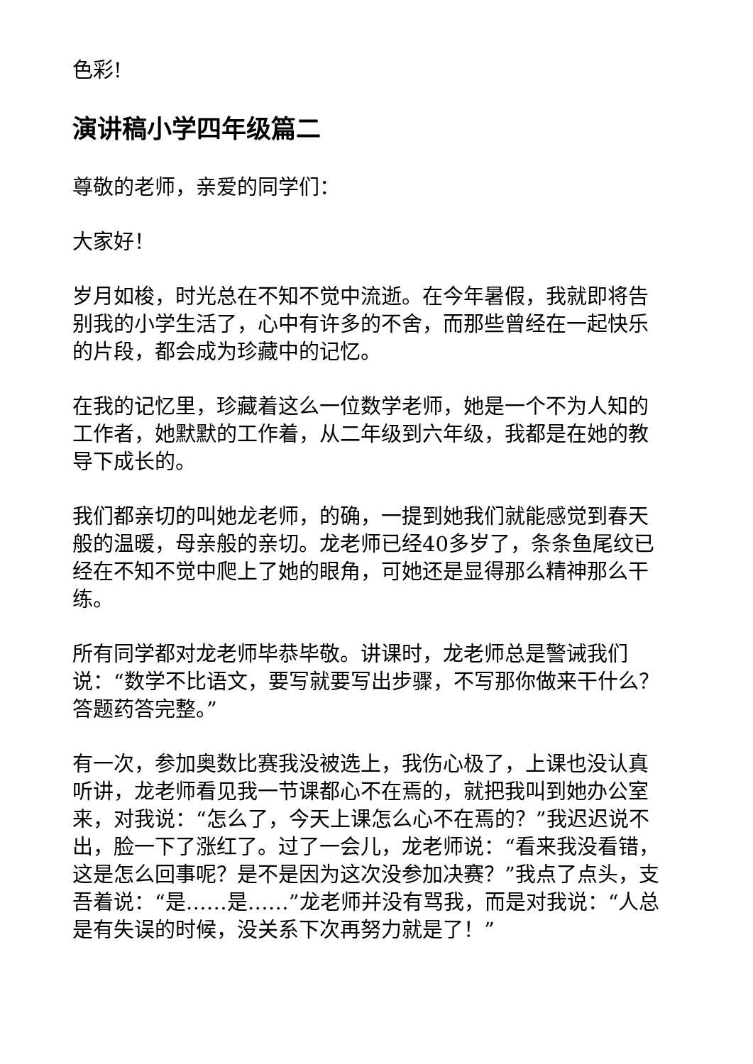色彩!
演讲稿小学四年级篇二
尊敬的老师，亲爱的同学们：
大家好！
岁月如梭，时光总在不知不觉中流逝。在今年暑假，我就即将告别我的小学生活了，心中有许多的不舍，而那些曾经在一起快乐的片段，都会成为珍藏中的记忆。
在我的记忆里，珍藏着这么一位数学老师，她是一个不为人知的工作者，她默默的工作着，从二年级到六年级，我都是在她的教导下成长的。
我们都亲切的叫她龙老师，的确，一提到她我们就能感觉到春天般的温暖，母亲般的亲切。龙老师已经40多岁了，条条鱼尾纹已经在不知不觉中爬上了她的眼角，可她还是显得那么精神那么干练。
所有同学都对龙老师毕恭毕敬。讲课时，龙老师总是警诫我们说：“数学不比语文，要写就要写出步骤，不写那你做来干什么？答题药答完整。”
有一次，参加奥数比赛我没被选上，我伤心极了，上课也没认真听讲，龙老师看见我一节课都心不在焉的，就把我叫到她办公室来，对我说：“怎么了，今天上课怎么心不在焉的？”我迟迟说不出，脸一下了涨红了。过了一会儿，龙老师说：“看来我没看错，这是怎么回事呢？是不是因为这次没参加决赛？”我点了点头，支吾着说：“是……是……”龙老师并没有骂我，而是对我说：“人总是有失误的时候，没关系下次再努力就是了！”